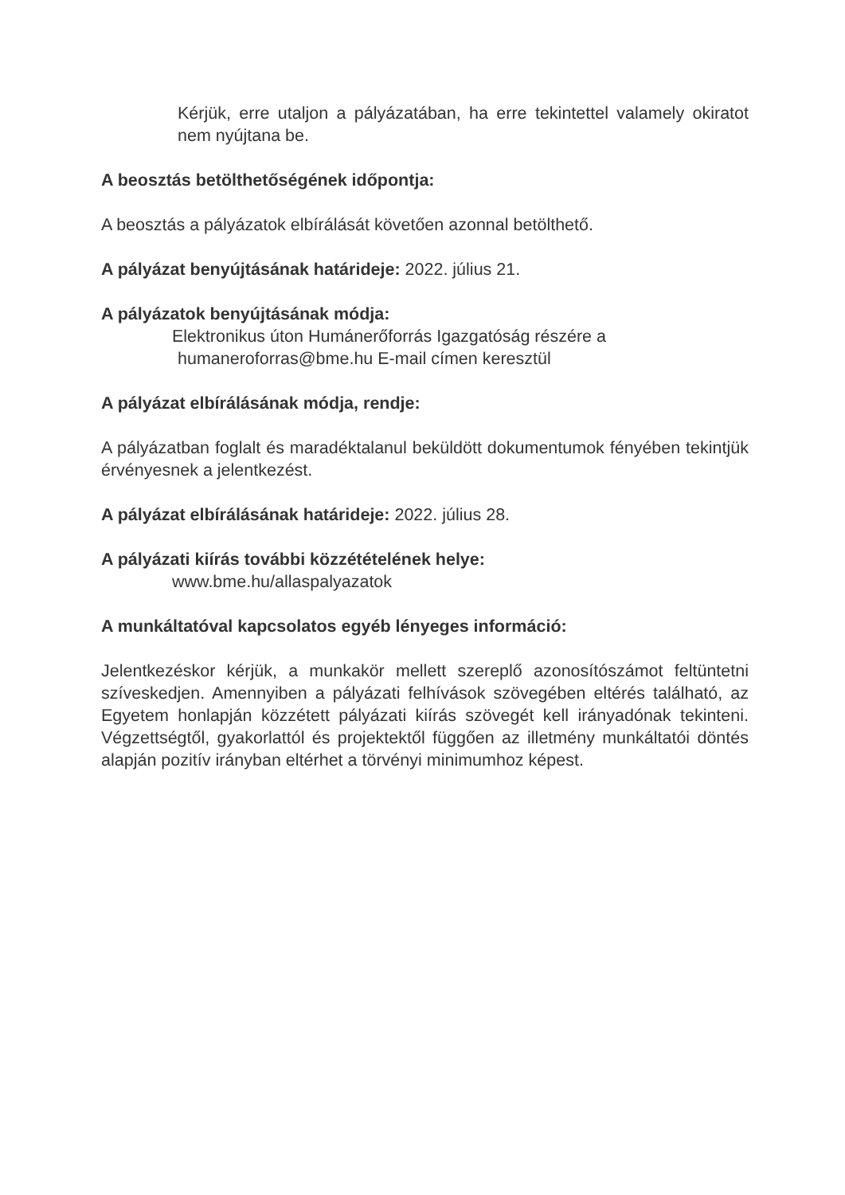Kérjük, erre utaljon a pályázatában, ha erre tekintettel valamely okiratot nem nyújtana be.
A beosztás betölthetőségének időpontja:
A beosztás a pályázatok elbírálását követően azonnal betölthető.
A pályázat benyújtásának határideje: 2022. július 21.
A pályázatok benyújtásának módja:
Elektronikus úton Humánerőforrás Igazgatóság részére a
humaneroforras@bme.hu E-mail címen keresztül
A pályázat elbírálásának módja, rendje:
A pályázatban foglalt és maradéktalanul beküldött dokumentumok fényében tekintjük érvényesnek a jelentkezést.
A pályázat elbírálásának határideje: 2022. július 28.
A pályázati kiírás további közzétételének helye:
www.bme.hu/allaspalyazatok
A munkáltatóval kapcsolatos egyéb lényeges információ:
Jelentkezéskor kérjük, a munkakör mellett szereplő azonosítószámot feltüntetni szíveskedjen. Amennyiben a pályázati felhívások szövegében eltérés található, az Egyetem honlapján közzétett pályázati kiírás szövegét kell irányadónak tekinteni. Végzettségtől, gyakorlattól és projektektől függően az illetmény munkáltatói döntés alapján pozitív irányban eltérhet a törvényi minimumhoz képest.